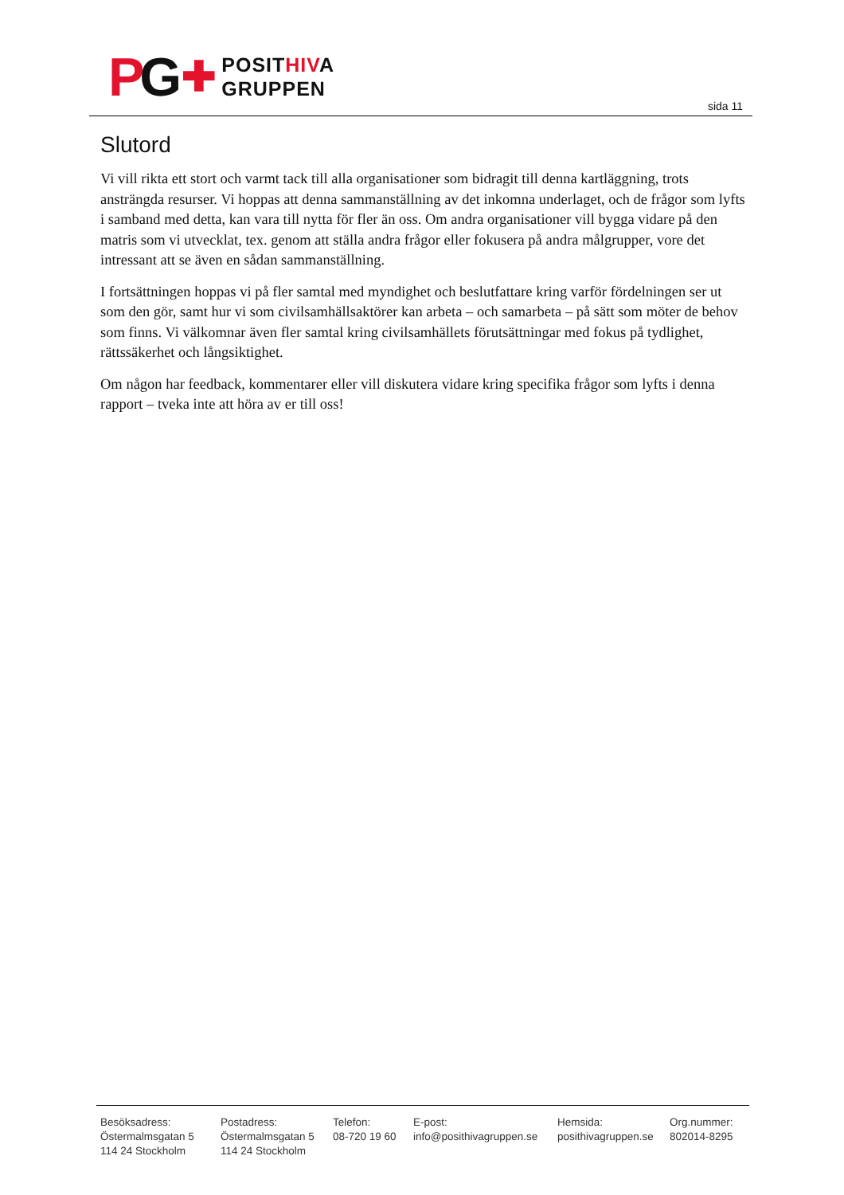PG ✚ POSITHIVA
GRUPPEN
sida 11
Slutord
Vi vill rikta ett stort och varmt tack till alla organisationer som bidragit till denna kartläggning, trots ansträngda resurser. Vi hoppas att denna sammanställning av det inkomna underlaget, och de frågor som lyfts i samband med detta, kan vara till nytta för fler än oss. Om andra organisationer vill bygga vidare på den matris som vi utvecklat, tex. genom att ställa andra frågor eller fokusera på andra målgrupper, vore det intressant att se även en sådan sammanställning.
I fortsättningen hoppas vi på fler samtal med myndighet och beslutfattare kring varför fördelningen ser ut som den gör, samt hur vi som civilsamhällsaktörer kan arbeta – och samarbeta – på sätt som möter de behov som finns. Vi välkomnar även fler samtal kring civilsamhällets förutsättningar med fokus på tydlighet, rättssäkerhet och långsiktighet.
Om någon har feedback, kommentarer eller vill diskutera vidare kring specifika frågor som lyfts i denna rapport – tveka inte att höra av er till oss!
Besöksadress:
Östermalmsgatan 5
114 24 Stockholm
Postadress:
Östermalmsgatan 5
114 24 Stockholm
Telefon:
08-720 19 60
E-post:
info@posithivagruppen.se
Hemsida:
posithivagruppen.se
Org.nummer:
802014-8295